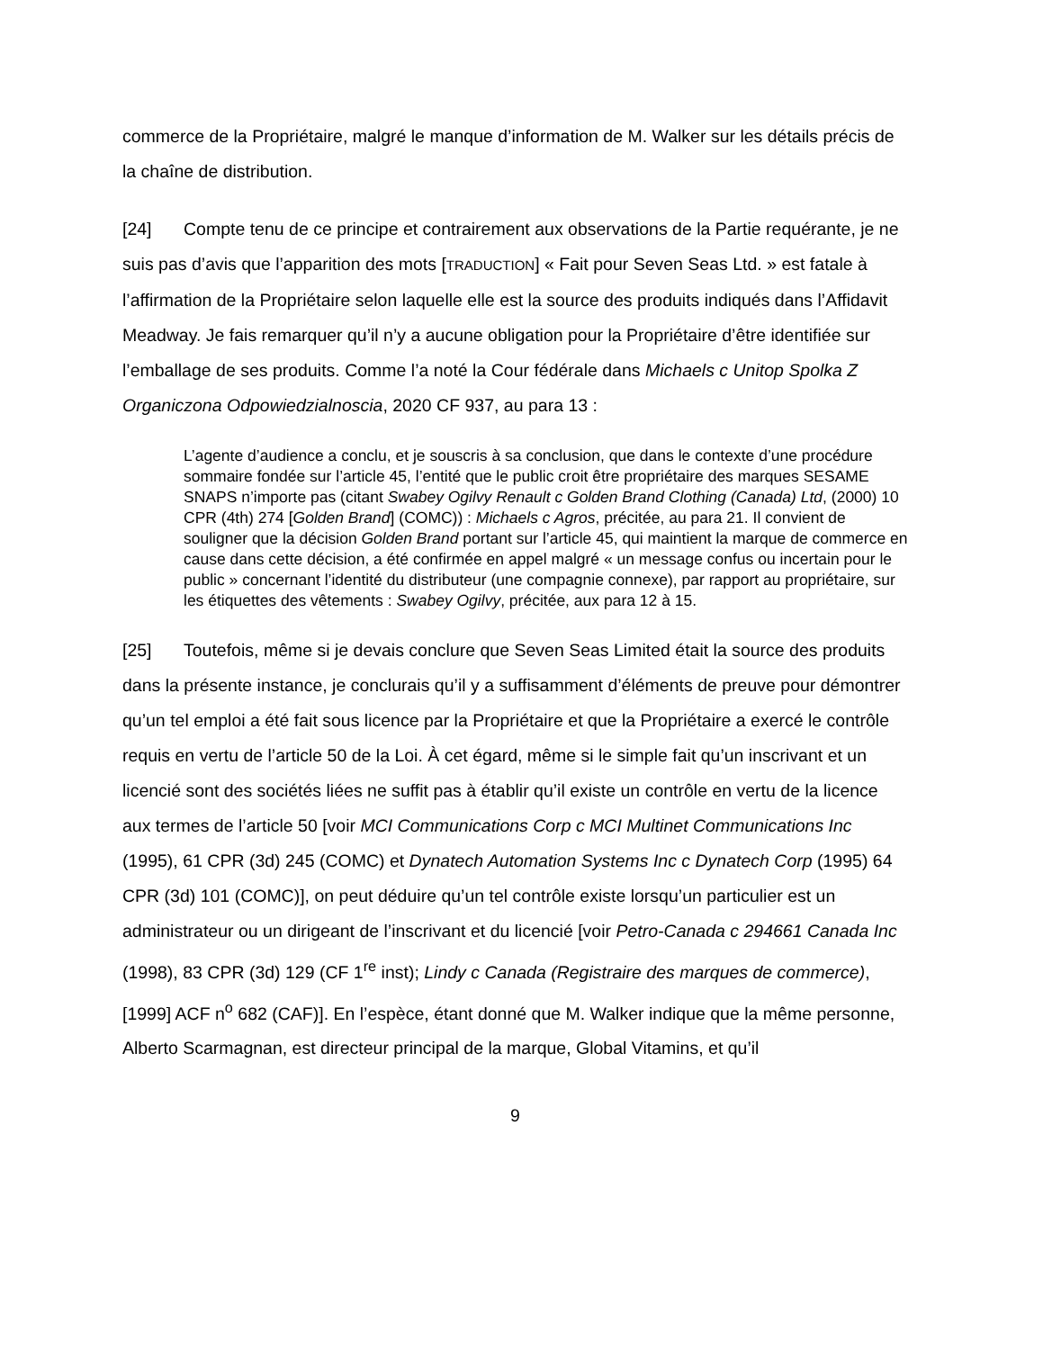commerce de la Propriétaire, malgré le manque d’information de M. Walker sur les détails précis de la chaîne de distribution.
[24] Compte tenu de ce principe et contrairement aux observations de la Partie requérante, je ne suis pas d’avis que l’apparition des mots [TRADUCTION] « Fait pour Seven Seas Ltd. » est fatale à l’affirmation de la Propriétaire selon laquelle elle est la source des produits indiqués dans l’Affidavit Meadway. Je fais remarquer qu’il n’y a aucune obligation pour la Propriétaire d’être identifiée sur l’emballage de ses produits. Comme l’a noté la Cour fédérale dans Michaels c Unitop Spolka Z Organiczona Odpowiedzialnoscia, 2020 CF 937, au para 13 :
L’agente d’audience a conclu, et je souscris à sa conclusion, que dans le contexte d’une procédure sommaire fondée sur l’article 45, l’entité que le public croit être propriétaire des marques SESAME SNAPS n’importe pas (citant Swabey Ogilvy Renault c Golden Brand Clothing (Canada) Ltd, (2000) 10 CPR (4th) 274 [Golden Brand] (COMC)) : Michaels c Agros, précitée, au para 21. Il convient de souligner que la décision Golden Brand portant sur l’article 45, qui maintient la marque de commerce en cause dans cette décision, a été confirmée en appel malgré « un message confus ou incertain pour le public » concernant l’identité du distributeur (une compagnie connexe), par rapport au propriétaire, sur les étiquettes des vêtements : Swabey Ogilvy, précitée, aux para 12 à 15.
[25] Toutefois, même si je devais conclure que Seven Seas Limited était la source des produits dans la présente instance, je conclurais qu’il y a suffisamment d’éléments de preuve pour démontrer qu’un tel emploi a été fait sous licence par la Propriétaire et que la Propriétaire a exercé le contrôle requis en vertu de l’article 50 de la Loi. À cet égard, même si le simple fait qu’un inscrivant et un licencié sont des sociétés liées ne suffit pas à établir qu’il existe un contrôle en vertu de la licence aux termes de l’article 50 [voir MCI Communications Corp c MCI Multinet Communications Inc (1995), 61 CPR (3d) 245 (COMC) et Dynatech Automation Systems Inc c Dynatech Corp (1995) 64 CPR (3d) 101 (COMC)], on peut déduire qu’un tel contrôle existe lorsqu’un particulier est un administrateur ou un dirigeant de l’inscrivant et du licencié [voir Petro-Canada c 294661 Canada Inc (1998), 83 CPR (3d) 129 (CF 1<sup>re</sup> inst); Lindy c Canada (Registraire des marques de commerce), [1999] ACF n<sup>o</sup> 682 (CAF)]. En l’espèce, étant donné que M. Walker indique que la même personne, Alberto Scarmagnan, est directeur principal de la marque, Global Vitamins, et qu’il
9